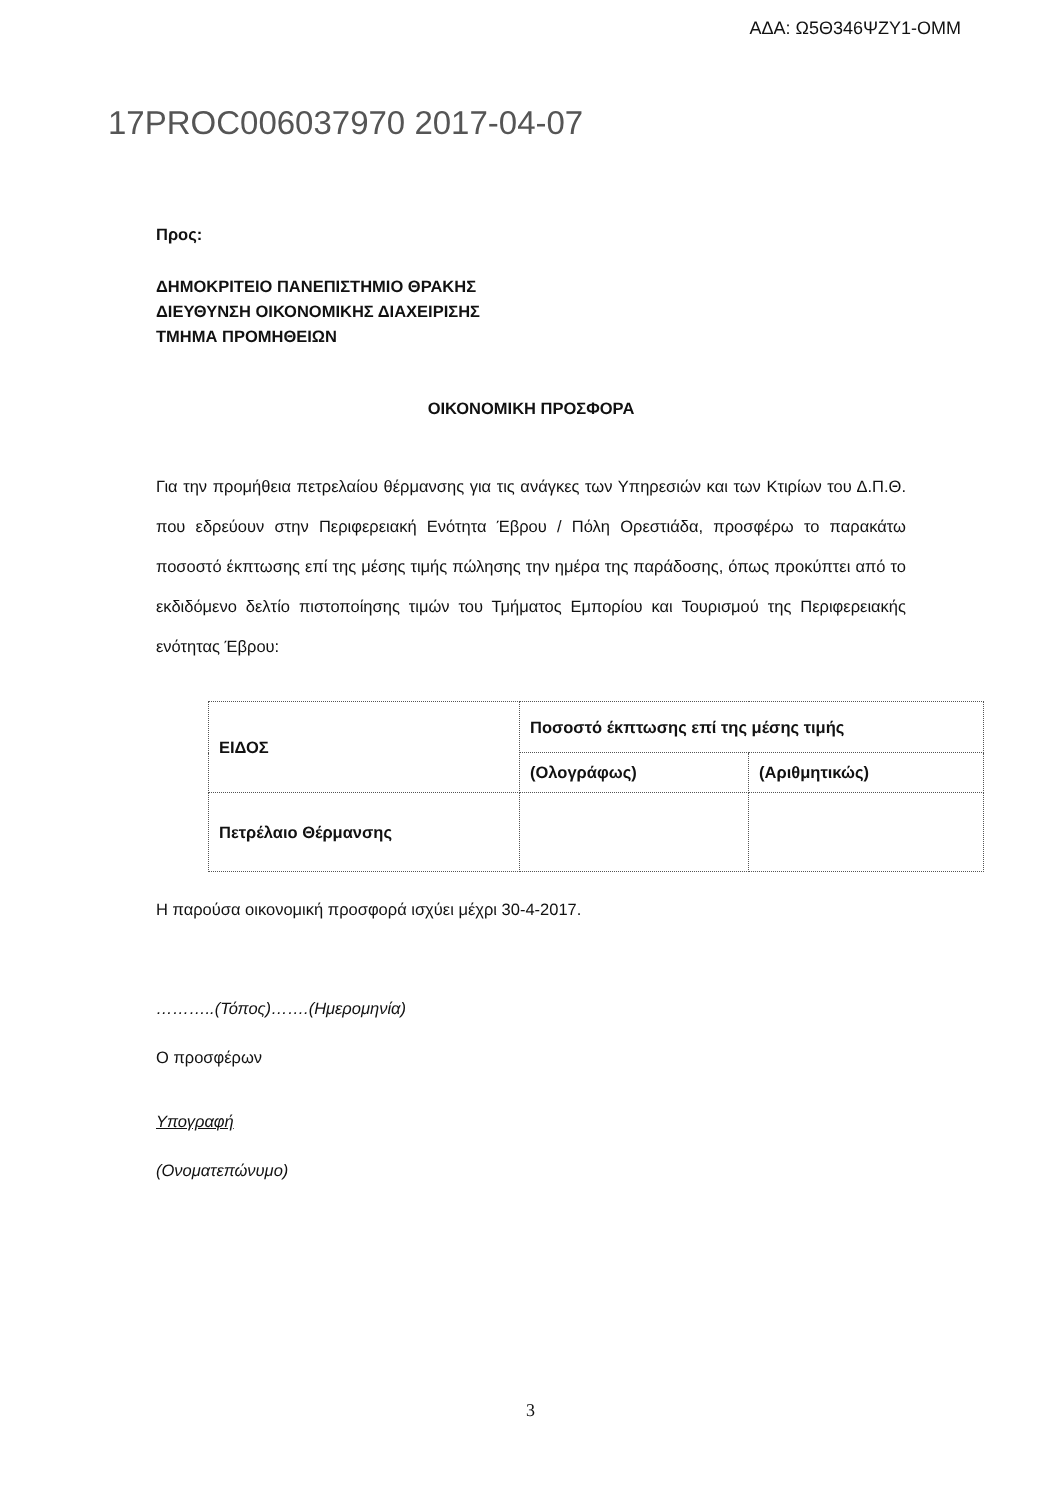ΑΔΑ: Ω5Θ346ΨΖΥ1-ΟΜΜ
17PROC006037970 2017-04-07
Προς:
ΔΗΜΟΚΡΙΤΕΙΟ ΠΑΝΕΠΙΣΤΗΜΙΟ ΘΡΑΚΗΣ
ΔΙΕΥΘΥΝΣΗ ΟΙΚΟΝΟΜΙΚΗΣ ΔΙΑΧΕΙΡΙΣΗΣ
ΤΜΗΜΑ ΠΡΟΜΗΘΕΙΩΝ
ΟΙΚΟΝΟΜΙΚΗ ΠΡΟΣΦΟΡΑ
Για την προμήθεια πετρελαίου θέρμανσης για τις ανάγκες των Υπηρεσιών και των Κτιρίων του Δ.Π.Θ. που εδρεύουν στην Περιφερειακή Ενότητα Έβρου / Πόλη Ορεστιάδα, προσφέρω το παρακάτω ποσοστό έκπτωσης επί της μέσης τιμής πώλησης την ημέρα της παράδοσης, όπως προκύπτει από το εκδιδόμενο δελτίο πιστοποίησης τιμών του Τμήματος Εμπορίου και Τουρισμού της Περιφερειακής ενότητας Έβρου:
| ΕΙΔΟΣ | Ποσοστό έκπτωσης επί της μέσης τιμής | |
| | (Ολογράφως) | (Αριθμητικώς) |
| Πετρέλαιο Θέρμανσης | | |
Η παρούσα οικονομική προσφορά ισχύει μέχρι 30-4-2017.
………..(Τόπος)…….(Ημερομηνία)
Ο προσφέρων
Υπογραφή
(Ονοματεπώνυμο)
3